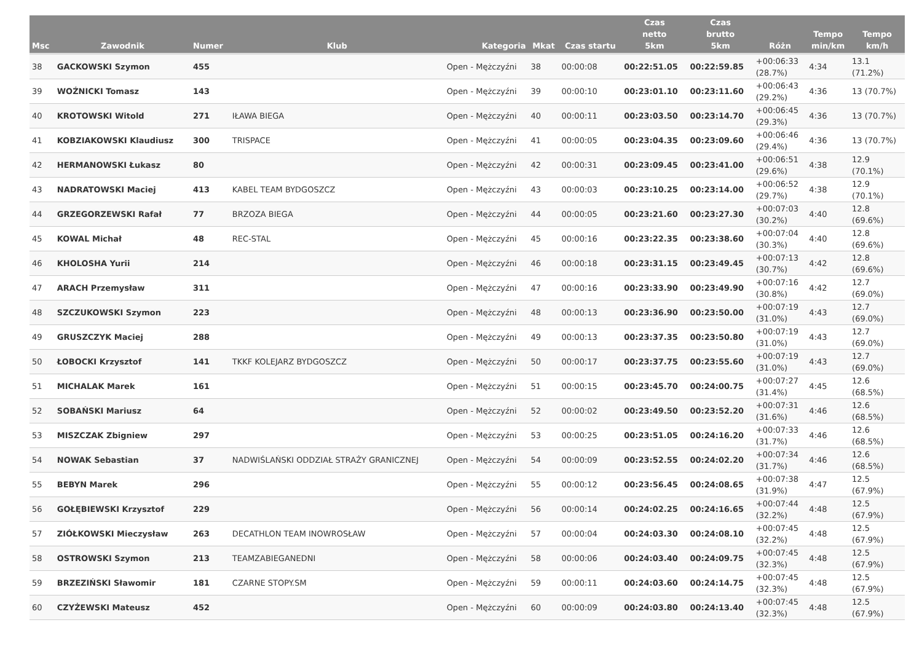| Msc | Zawodnik | Numer | Klub | Kategoria | Mkat | Czas startu | Czas netto 5km | Czas brutto 5km | Różn | Tempo min/km | Tempo km/h |
| --- | --- | --- | --- | --- | --- | --- | --- | --- | --- | --- | --- |
| 38 | GACKOWSKI Szymon | 455 | | Open - Mężczyźni | 38 | 00:00:08 | 00:22:51.05 | 00:22:59.85 | +00:06:33 (28.7%) | 4:34 | 13.1 (71.2%) |
| 39 | WOŹNICKI Tomasz | 143 | | Open - Mężczyźni | 39 | 00:00:10 | 00:23:01.10 | 00:23:11.60 | +00:06:43 (29.2%) | 4:36 | 13 (70.7%) |
| 40 | KROTOWSKI Witold | 271 | IŁAWA BIEGA | Open - Mężczyźni | 40 | 00:00:11 | 00:23:03.50 | 00:23:14.70 | +00:06:45 (29.3%) | 4:36 | 13 (70.7%) |
| 41 | KOBZIAKOWSKI Klaudiusz | 300 | TRISPACE | Open - Mężczyźni | 41 | 00:00:05 | 00:23:04.35 | 00:23:09.60 | +00:06:46 (29.4%) | 4:36 | 13 (70.7%) |
| 42 | HERMANOWSKI Łukasz | 80 | | Open - Mężczyźni | 42 | 00:00:31 | 00:23:09.45 | 00:23:41.00 | +00:06:51 (29.6%) | 4:38 | 12.9 (70.1%) |
| 43 | NADRATOWSKI Maciej | 413 | KABEL TEAM BYDGOSZCZ | Open - Mężczyźni | 43 | 00:00:03 | 00:23:10.25 | 00:23:14.00 | +00:06:52 (29.7%) | 4:38 | 12.9 (70.1%) |
| 44 | GRZEGORZEWSKI Rafał | 77 | BRZOZA BIEGA | Open - Mężczyźni | 44 | 00:00:05 | 00:23:21.60 | 00:23:27.30 | +00:07:03 (30.2%) | 4:40 | 12.8 (69.6%) |
| 45 | KOWAL Michał | 48 | REC-STAL | Open - Mężczyźni | 45 | 00:00:16 | 00:23:22.35 | 00:23:38.60 | +00:07:04 (30.3%) | 4:40 | 12.8 (69.6%) |
| 46 | KHOLOSHA Yurii | 214 | | Open - Mężczyźni | 46 | 00:00:18 | 00:23:31.15 | 00:23:49.45 | +00:07:13 (30.7%) | 4:42 | 12.8 (69.6%) |
| 47 | ARACH Przemysław | 311 | | Open - Mężczyźni | 47 | 00:00:16 | 00:23:33.90 | 00:23:49.90 | +00:07:16 (30.8%) | 4:42 | 12.7 (69.0%) |
| 48 | SZCZUKOWSKI Szymon | 223 | | Open - Mężczyźni | 48 | 00:00:13 | 00:23:36.90 | 00:23:50.00 | +00:07:19 (31.0%) | 4:43 | 12.7 (69.0%) |
| 49 | GRUSZCZYK Maciej | 288 | | Open - Mężczyźni | 49 | 00:00:13 | 00:23:37.35 | 00:23:50.80 | +00:07:19 (31.0%) | 4:43 | 12.7 (69.0%) |
| 50 | ŁOBOCKI Krzysztof | 141 | TKKF KOLEJARZ BYDGOSZCZ | Open - Mężczyźni | 50 | 00:00:17 | 00:23:37.75 | 00:23:55.60 | +00:07:19 (31.0%) | 4:43 | 12.7 (69.0%) |
| 51 | MICHALAK Marek | 161 | | Open - Mężczyźni | 51 | 00:00:15 | 00:23:45.70 | 00:24:00.75 | +00:07:27 (31.4%) | 4:45 | 12.6 (68.5%) |
| 52 | SOBAŃSKI Mariusz | 64 | | Open - Mężczyźni | 52 | 00:00:02 | 00:23:49.50 | 00:23:52.20 | +00:07:31 (31.6%) | 4:46 | 12.6 (68.5%) |
| 53 | MISZCZAK Zbigniew | 297 | | Open - Mężczyźni | 53 | 00:00:25 | 00:23:51.05 | 00:24:16.20 | +00:07:33 (31.7%) | 4:46 | 12.6 (68.5%) |
| 54 | NOWAK Sebastian | 37 | NADWIŚLAŃSKI ODDZIAŁ STRAŻY GRANICZNEJ | Open - Mężczyźni | 54 | 00:00:09 | 00:23:52.55 | 00:24:02.20 | +00:07:34 (31.7%) | 4:46 | 12.6 (68.5%) |
| 55 | BEBYN Marek | 296 | | Open - Mężczyźni | 55 | 00:00:12 | 00:23:56.45 | 00:24:08.65 | +00:07:38 (31.9%) | 4:47 | 12.5 (67.9%) |
| 56 | GOŁĘBIEWSKI Krzysztof | 229 | | Open - Mężczyźni | 56 | 00:00:14 | 00:24:02.25 | 00:24:16.65 | +00:07:44 (32.2%) | 4:48 | 12.5 (67.9%) |
| 57 | ZIÓŁKOWSKI Mieczysław | 263 | DECATHLON TEAM INOWROSŁAW | Open - Mężczyźni | 57 | 00:00:04 | 00:24:03.30 | 00:24:08.10 | +00:07:45 (32.2%) | 4:48 | 12.5 (67.9%) |
| 58 | OSTROWSKI Szymon | 213 | TEAMZABIEGANEDNI | Open - Mężczyźni | 58 | 00:00:06 | 00:24:03.40 | 00:24:09.75 | +00:07:45 (32.3%) | 4:48 | 12.5 (67.9%) |
| 59 | BRZEZIŃSKI Sławomir | 181 | CZARNE STOPY.SM | Open - Mężczyźni | 59 | 00:00:11 | 00:24:03.60 | 00:24:14.75 | +00:07:45 (32.3%) | 4:48 | 12.5 (67.9%) |
| 60 | CZYŻEWSKI Mateusz | 452 | | Open - Mężczyźni | 60 | 00:00:09 | 00:24:03.80 | 00:24:13.40 | +00:07:45 (32.3%) | 4:48 | 12.5 (67.9%) |